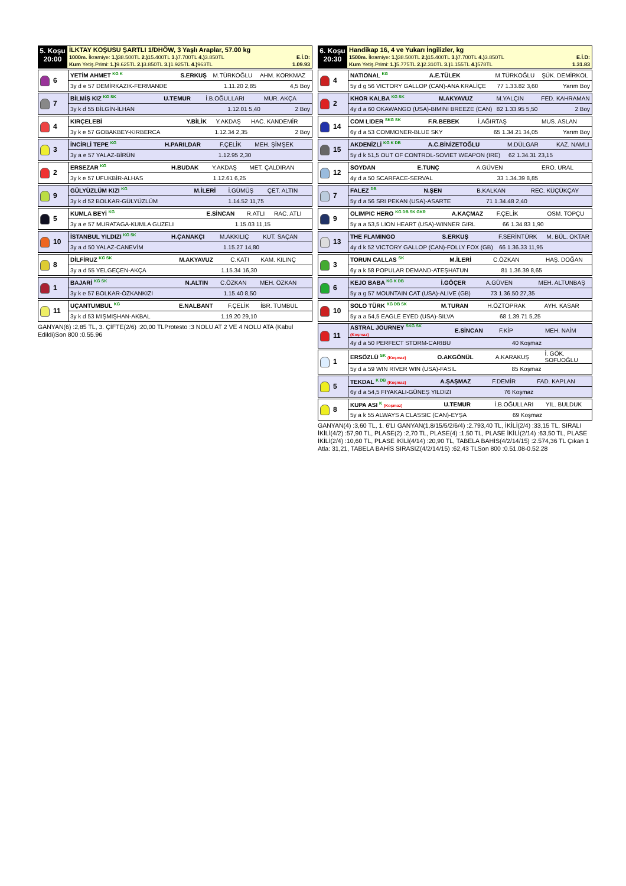| 5. Koşu 20:00 | İLKTAY KOŞUSU ŞARTLI 1/DHÖW, 3 Yaşlı Araplar, 57.00 kg 1000m. İkramiye: 1.) 38.500TL 2.) 15.400TL 3.) 7.700TL 4.) 3.850TL E.İ.D: Kum Yetiş.Primi: 1.) 9.625TL 2.) 3.850TL 3.) 1.925TL 4.) 963TL 1.09.93 |
| 6 | YETİM AHMET <sup>KG K</sup> | S.ERKUŞ | M.TÜRKOĞLU | AHM. KORKMAZ |
| | 3y d e 57 DEMİRKAZIK-FERMANDE | 1.11.20 2,85 | | 4,5 Boy |
| 7 | BİLMİŞ KIZ <sup>KG SK</sup> | U.TEMUR | İ.B.OĞULLARI | MUR. AKÇA |
| | 3y k d 55 BİLGİN-İLHAN | 1.12.01 5,40 | | 2 Boy |
| 4 | KIRÇELEBİ | Y.BİLİK | Y.AKDAŞ | HAC. KANDEMİR |
| | 3y k e 57 GOBAKBEY-KIRBERCA | 1.12.34 2,35 | | 2 Boy |
| 3 | İNCİRLİ TEPE <sup>KG</sup> | H.PARILDAR | F.ÇELİK | MEH. ŞİMŞEK |
| | 3y a e 57 YALAZ-BİRÜN | 1.12.95 2,30 | | |
| 2 | ERSEZAR <sup>KG</sup> | H.BUDAK | Y.AKDAŞ | MET. ÇALDIRAN |
| | 3y k e 57 UFUKBİR-ALHAS | 1.12.61 6,25 | | |
| 9 | GÜLYÜZLÜM KIZI <sup>KG</sup> | M.İLERİ | İ.GÜMÜŞ | ÇET. ALTIN |
| | 3y k d 52 BOLKAR-GÜLYÜZLÜM | 1.14.52 11,75 | | |
| 5 | KUMLA BEYİ <sup>KG</sup> | E.SİNCAN | R.ATLI | RAC. ATLI |
| | 3y a e 57 MURATAGA-KUMLA GUZELI | 1.15.03 11,15 | | |
| 10 | İSTANBUL YILDIZI <sup>KG SK</sup> | H.ÇANAKÇI | M.AKKILIÇ | KUT. SAÇAN |
| | 3y a d 50 YALAZ-CANEVİM | 1.15.27 14,80 | | |
| 8 | DİLFİRUZ <sup>KG SK</sup> | M.AKYAVUZ | C.KATI | KAM. KILINÇ |
| | 3y a d 55 YELGEÇEN-AKÇA | 1.15.34 16,30 | | |
| 1 | BAJARİ <sup>KG SK</sup> | N.ALTIN | C.ÖZKAN | MEH. ÖZKAN |
| | 3y k e 57 BOLKAR-ÖZKANKIZI | 1.15.40 8,50 | | |
| 11 | UÇANTUMBUL <sup>KG</sup> | E.NALBANT | F.ÇELİK | İBR. TUMBUL |
| | 3y k d 53 MIŞMIŞHAN-AKBAL | 1.19.20 29,10 | | |
GANYAN(6) :2,85 TL, 3. ÇİFTE(2/6) :20,00 TLProtesto :3 NOLU AT 2 VE 4 NOLU ATA (Kabul Edildi)Son 800 :0.55.96
| 6. Koşu 20:30 | Handikap 16, 4 ve Yukarı İngilizler, kg 1500m. İkramiye: 1.) 38.500TL 2.) 15.400TL 3.) 7.700TL 4.) 3.850TL E.İ.D: Kum Yetiş.Primi: 1.) 5.775TL 2.) 2.310TL 3.) 1.155TL 4.) 578TL 1.31.83 |
| 4 | NATIONAL <sup>KG</sup> | A.E.TÜLEK | M.TÜRKOĞLU | ŞÜK. DEMİRKOL |
| | 5y d g 56 VICTORY GALLOP (CAN)-ANA KRALİÇE | | 77 1.33.82 3,60 | Yarım Boy |
| 2 | KHOR KALBA <sup>KG SK</sup> | M.AKYAVUZ | M.YALÇIN | FED. KAHRAMAN |
| | 4y d a 60 OKAWANGO (USA)-BIMINI BREEZE (CAN) | | 82 1.33.95 5,50 | 2 Boy |
| 14 | COM LIDER <sup>SKG SK</sup> | F.R.BEBEK | İ.AĞIRTAŞ | MUS. ASLAN |
| | 6y d a 53 COMMONER-BLUE SKY | | 65 1.34.21 34,05 | Yarım Boy |
| 15 | AKDENİZLİ <sup>KG K DB</sup> | A.C.BİNİZETOĞLU | M.DÜLGAR | KAZ. NAMLI |
| | 5y d k 51,5 OUT OF CONTROL-SOVIET WEAPON (IRE) | | 62 1.34.31 23,15 | |
| 12 | SOYDAN | E.TUNÇ | A.GÜVEN | ERO. URAL |
| | 4y d a 50 SCARFACE-SERVAL | | 33 1.34.39 8,85 | |
| 7 | FALEZ <sup>DB</sup> | N.ŞEN | B.KALKAN | REC. KÜÇÜKÇAY |
| | 5y d a 56 SRI PEKAN (USA)-ASARTE | | 71 1.34.48 2,40 | |
| 9 | OLIMPIC HERO <sup>KG DB SK GKR</sup> | A.KAÇMAZ | F.ÇELİK | OSM. TOPÇU |
| | 5y a a 53,5 LION HEART (USA)-WINNER GIRL | | 66 1.34.83 1,90 | |
| 13 | THE FLAMINGO | S.ERKUŞ | F.SERİNTÜRK | M. BÜL. OKTAR |
| | 4y d k 52 VICTORY GALLOP (CAN)-FOLLY FOX (GB) | | 66 1.36.33 11,95 | |
| 3 | TORUN CALLAS <sup>SK</sup> | M.İLERİ | C.ÖZKAN | HAŞ. DOĞAN |
| | 6y a k 58 POPULAR DEMAND-ATEŞHATUN | | 81 1.36.39 8,65 | |
| 6 | KEJO BABA <sup>KG K DB</sup> | İ.GÖÇER | A.GÜVEN | MEH. ALTUNBAŞ |
| | 5y a g 57 MOUNTAIN CAT (USA)-ALIVE (GB) | | 73 1.36.50 27,35 | |
| 10 | SOLO TÜRK <sup>KG DB SK</sup> | M.TURAN | H.ÖZTOPRAK | AYH. KASAR |
| | 5y a a 54,5 EAGLE EYED (USA)-SILVA | | 68 1.39.71 5,25 | |
| 11 | ASTRAL JOURNEY <sup>SKG SK</sup> (Koşmaz) | E.SİNCAN | F.KİP | MEH. NAİM |
| | 4y d a 50 PERFECT STORM-CARIBU | | 40 Koşmaz | |
| 1 | ERSÖZLÜ <sup>SK</sup> (Koşmaz) | O.AKGÖNÜL | A.KARAKUŞ | İ. GÖK. SOFUOĞLU |
| | 5y d a 59 WIN RIVER WIN (USA)-FASIL | | 85 Koşmaz | |
| 5 | TEKDAL <sup>K DB</sup> (Koşmaz) | A.ŞAŞMAZ | F.DEMİR | FAD. KAPLAN |
| | 6y d a 54,5 FIYAKALI-GÜNEŞ YILDIZI | | 76 Koşmaz | |
| 8 | KUPA ASI <sup>K</sup> (Koşmaz) | U.TEMUR | İ.B.OĞULLARI | YIL. BULDUK |
| | 5y a k 55 ALWAYS A CLASSIC (CAN)-EYŞA | | 69 Koşmaz | |
GANYAN(4) :3,60 TL, 1. 6'LI GANYAN(1,8/15/5/2/6/4) :2.793,40 TL, İKİLİ(2/4) :33,15 TL, SIRALI İKİLİ(4/2) :57,90 TL, PLASE(2) :2,70 TL, PLASE(4) :1,50 TL, PLASE İKİLİ(2/14) :63,50 TL, PLASE İKİLİ(2/4) :10,60 TL, PLASE İKİLİ(4/14) :20,90 TL, TABELA BAHİS(4/2/14/15) :2.574,36 TL Çıkan 1 Atla: 31,21, TABELA BAHİS SIRASIZ(4/2/14/15) :62,43 TLSon 800 :0.51.08-0.52.28